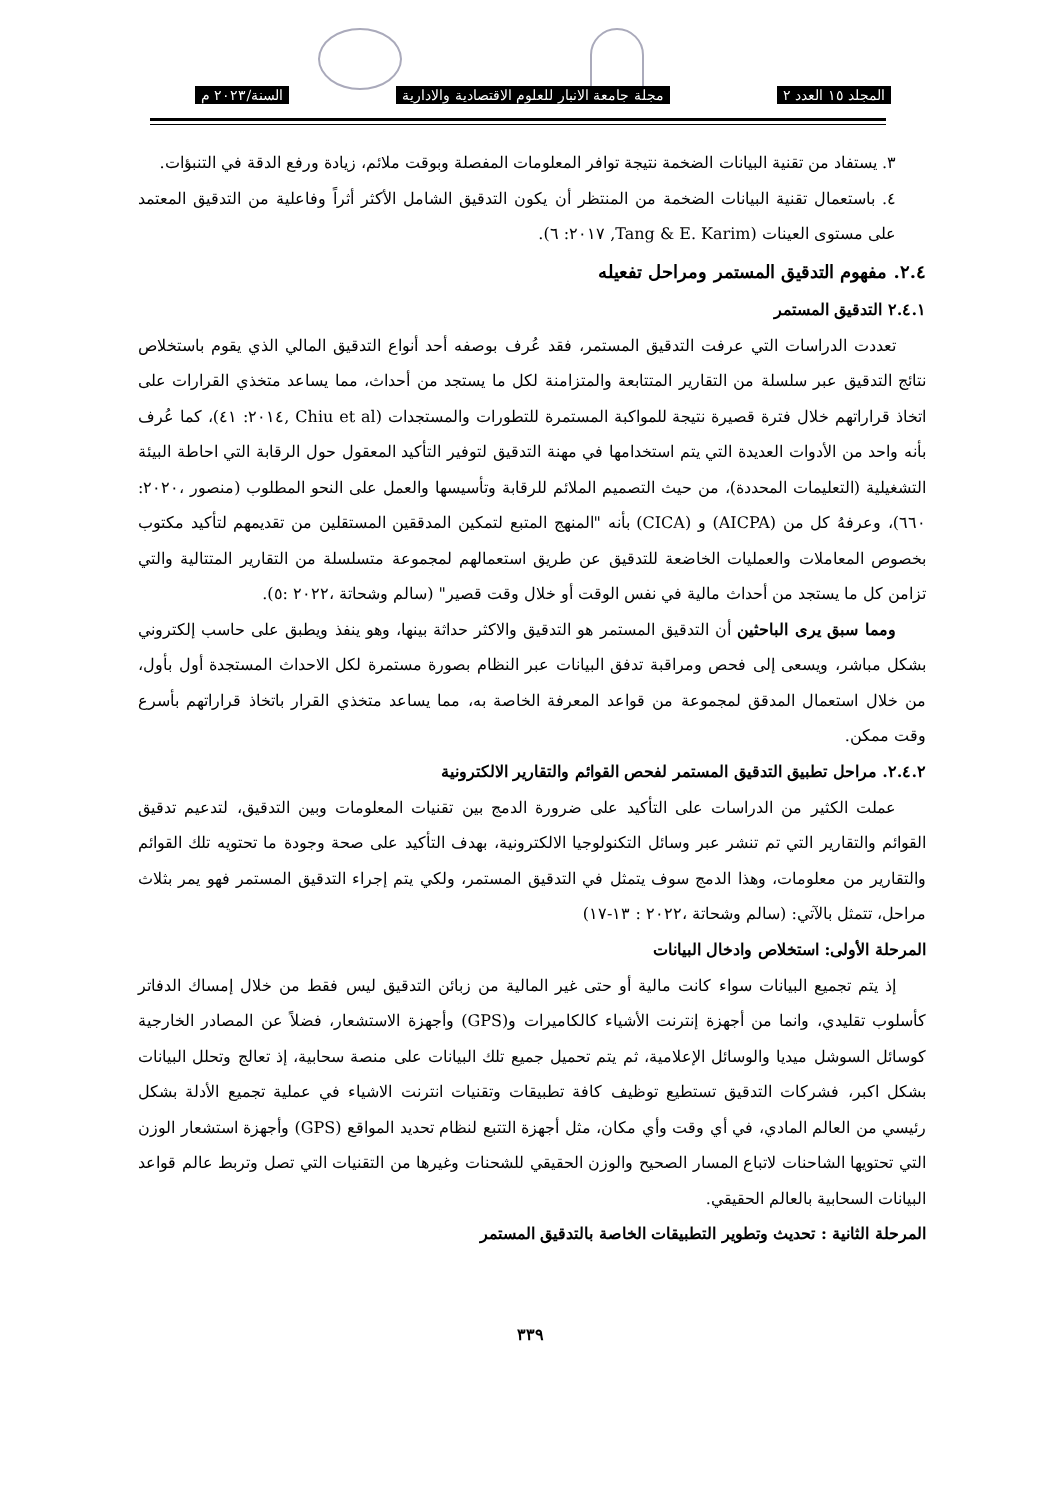المجلد ١٥ العدد ٢ مجلة جامعة الانبار للعلوم الاقتصادية والادارية السنة/٢٠٢٣ م
٣. يستفاد من تقنية البيانات الضخمة نتيجة توافر المعلومات المفصلة وبوقت ملائم، زيادة ورفع الدقة في التنبؤات.
٤. باستعمال تقنية البيانات الضخمة من المنتظر أن يكون التدقيق الشامل الأكثر أثراً وفاعلية من التدقيق المعتمد على مستوى العينات (Tang & E. Karim, ٢٠١٧: ٦).
٢.٤. مفهوم التدقيق المستمر ومراحل تفعيله
٢.٤.١ التدقيق المستمر
تعددت الدراسات التي عرفت التدقيق المستمر، فقد عُرف بوصفه أحد أنواع التدقيق المالي الذي يقوم باستخلاص نتائج التدقيق عبر سلسلة من التقارير المتتابعة والمتزامنة لكل ما يستجد من أحداث، مما يساعد متخذي القرارات على اتخاذ قراراتهم خلال فترة قصيرة نتيجة للمواكبة المستمرة للتطورات والمستجدات (Chiu et al ,٢٠١٤: ٤١)، كما عُرف بأنه واحد من الأدوات العديدة التي يتم استخدامها في مهنة التدقيق لتوفير التأكيد المعقول حول الرقابة التي احاطة البيئة التشغيلية (التعليمات المحددة)، من حيث التصميم الملائم للرقابة وتأسيسها والعمل على النحو المطلوب (منصور ،٢٠٢٠: ٦٦٠)، وعرفهُ كل من (AICPA) و (CICA) بأنه "المنهج المتبع لتمكين المدققين المستقلين من تقديمهم لتأكيد مكتوب بخصوص المعاملات والعمليات الخاضعة للتدقيق عن طريق استعمالهم لمجموعة متسلسلة من التقارير المتتالية والتي تزامن كل ما يستجد من أحداث مالية في نفس الوقت أو خلال وقت قصير" (سالم وشحاتة ،٢٠٢٢ :٥).
ومما سبق يرى الباحثين أن التدقيق المستمر هو التدقيق والاكثر حداثة بينها، وهو ينفذ ويطبق على حاسب إلكتروني بشكل مباشر، ويسعى إلى فحص ومراقبة تدفق البيانات عبر النظام بصورة مستمرة لكل الاحداث المستجدة أول بأول، من خلال استعمال المدقق لمجموعة من قواعد المعرفة الخاصة به، مما يساعد متخذي القرار باتخاذ قراراتهم بأسرع وقت ممكن.
٢.٤.٢. مراحل تطبيق التدقيق المستمر لفحص القوائم والتقارير الالكترونية
عملت الكثير من الدراسات على التأكيد على ضرورة الدمج بين تقنيات المعلومات وبين التدقيق، لتدعيم تدقيق القوائم والتقارير التي تم تنشر عبر وسائل التكنولوجيا الالكترونية، بهدف التأكيد على صحة وجودة ما تحتويه تلك القوائم والتقارير من معلومات، وهذا الدمج سوف يتمثل في التدقيق المستمر، ولكي يتم إجراء التدقيق المستمر فهو يمر بثلاث مراحل، تتمثل بالآتي: (سالم وشحاتة ،٢٠٢٢ : ١٣-١٧)
المرحلة الأولى: استخلاص وادخال البيانات
إذ يتم تجميع البيانات سواء كانت مالية أو حتى غير المالية من زبائن التدقيق ليس فقط من خلال إمساك الدفاتر كأسلوب تقليدي، وانما من أجهزة إنترنت الأشياء كالكاميرات و(GPS) وأجهزة الاستشعار، فضلاً عن المصادر الخارجية كوسائل السوشل ميديا والوسائل الإعلامية، ثم يتم تحميل جميع تلك البيانات على منصة سحابية، إذ تعالج وتحلل البيانات بشكل اكبر، فشركات التدقيق تستطيع توظيف كافة تطبيقات وتقنيات انترنت الاشياء في عملية تجميع الأدلة بشكل رئيسي من العالم المادي، في أي وقت وأي مكان، مثل أجهزة التتبع لنظام تحديد المواقع (GPS) وأجهزة استشعار الوزن التي تحتويها الشاحنات لاتباع المسار الصحيح والوزن الحقيقي للشحنات وغيرها من التقنيات التي تصل وتربط عالم قواعد البيانات السحابية بالعالم الحقيقي.
المرحلة الثانية : تحديث وتطوير التطبيقات الخاصة بالتدقيق المستمر
٣٣٩